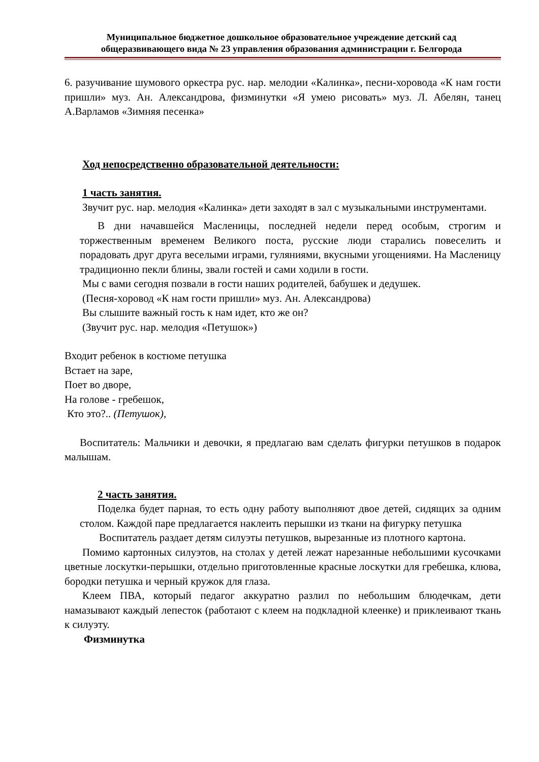Муниципальное бюджетное дошкольное образовательное учреждение детский сад
общеразвивающего вида № 23 управления образования администрации г. Белгорода
6. разучивание шумового оркестра рус. нар. мелодии «Калинка», песни-хоровода «К нам гости пришли» муз. Ан. Александрова, физминутки «Я умею рисовать» муз. Л. Абелян, танец А.Варламов «Зимняя песенка»
Ход непосредственно образовательной деятельности:
1 часть занятия.
Звучит рус. нар. мелодия «Калинка» дети заходят в зал с музыкальными инструментами.
В дни начавшейся Масленицы, последней недели перед особым, строгим и торжественным временем Великого поста, русские люди старались повеселить и порадовать друг друга веселыми играми, гуляниями, вкусными угощениями. На Масленицу традиционно пекли блины, звали гостей и сами ходили в гости.
Мы с вами сегодня позвали в гости наших родителей, бабушек и дедушек.
(Песня-хоровод «К нам гости пришли» муз. Ан. Александрова)
Вы слышите важный гость к нам идет, кто же он?
(Звучит рус. нар. мелодия «Петушок»)
Входит ребенок в костюме петушка
Встает на заре,
Поет во дворе,
На голове - гребешок,
Кто это?.. (Петушок),
Воспитатель: Мальчики и девочки, я предлагаю вам сделать фигурки петушков в подарок малышам.
2 часть занятия.
Поделка будет парная, то есть одну работу выполняют двое детей, сидящих за одним столом. Каждой паре предлагается наклеить перышки из ткани на фигурку петушка
Воспитатель раздает детям силуэты петушков, вырезанные из плотного картона.
Помимо картонных силуэтов, на столах у детей лежат нарезанные небольшими кусочками цветные лоскутки-перышки, отдельно приготовленные красные лоскутки для гребешка, клюва, бородки петушка и черный кружок для глаза.
Клеем ПВА, который педагог аккуратно разлил по небольшим блюдечкам, дети намазывают каждый лепесток (работают с клеем на подкладной клеенке) и приклеивают ткань к силуэту.
Физминутка